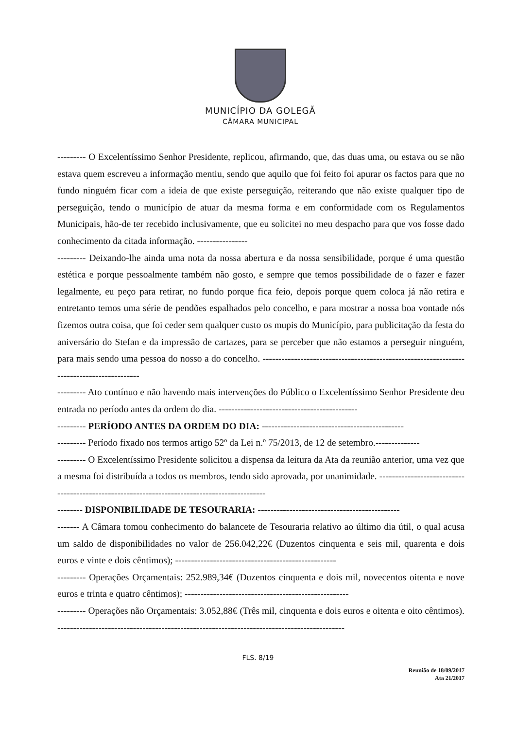MUNICÍPIO DA GOLEGÃ
CÂMARA MUNICIPAL
--------- O Excelentíssimo Senhor Presidente, replicou, afirmando, que, das duas uma, ou estava ou se não estava quem escreveu a informação mentiu, sendo que aquilo que foi feito foi apurar os factos para que no fundo ninguém ficar com a ideia de que existe perseguição, reiterando que não existe qualquer tipo de perseguição, tendo o município de atuar da mesma forma e em conformidade com os Regulamentos Municipais, hão-de ter recebido inclusivamente, que eu solicitei no meu despacho para que vos fosse dado conhecimento da citada informação. ----------------
--------- Deixando-lhe ainda uma nota da nossa abertura e da nossa sensibilidade, porque é uma questão estética e porque pessoalmente também não gosto, e sempre que temos possibilidade de o fazer e fazer legalmente, eu peço para retirar, no fundo porque fica feio, depois porque quem coloca já não retira e entretanto temos uma série de pendões espalhados pelo concelho, e para mostrar a nossa boa vontade nós fizemos outra coisa, que foi ceder sem qualquer custo os mupis do Município, para publicitação da festa do aniversário do Stefan e da impressão de cartazes, para se perceber que não estamos a perseguir ninguém, para mais sendo uma pessoa do nosso a do concelho. ------------------------------------------------------------------------------------------
--------- Ato contínuo e não havendo mais intervenções do Público o Excelentíssimo Senhor Presidente deu entrada no período antes da ordem do dia. --------------------------------------------
--------- PERÍODO ANTES DA ORDEM DO DIA: ---------------------------------------------
--------- Período fixado nos termos artigo 52º da Lei n.º 75/2013, de 12 de setembro.--------------
--------- O Excelentíssimo Presidente solicitou a dispensa da leitura da Ata da reunião anterior, uma vez que a mesma foi distribuída a todos os membros, tendo sido aprovada, por unanimidade. ---------------------------------------------------------------------------------------------
-------- DISPONIBILIDADE DE TESOURARIA: ---------------------------------------------
------- A Câmara tomou conhecimento do balancete de Tesouraria relativo ao último dia útil, o qual acusa um saldo de disponibilidades no valor de 256.042,22€ (Duzentos cinquenta e seis mil, quarenta e dois euros e vinte e dois cêntimos); ---------------------------------------------------
--------- Operações Orçamentais: 252.989,34€ (Duzentos cinquenta e dois mil, novecentos oitenta e nove euros e trinta e quatro cêntimos); ----------------------------------------------------
--------- Operações não Orçamentais: 3.052,88€ (Três mil, cinquenta e dois euros e oitenta e oito cêntimos). -------------------------------------------------------------------------------------------
FLS. 8/19
Reunião de 18/09/2017
Ata 21/2017